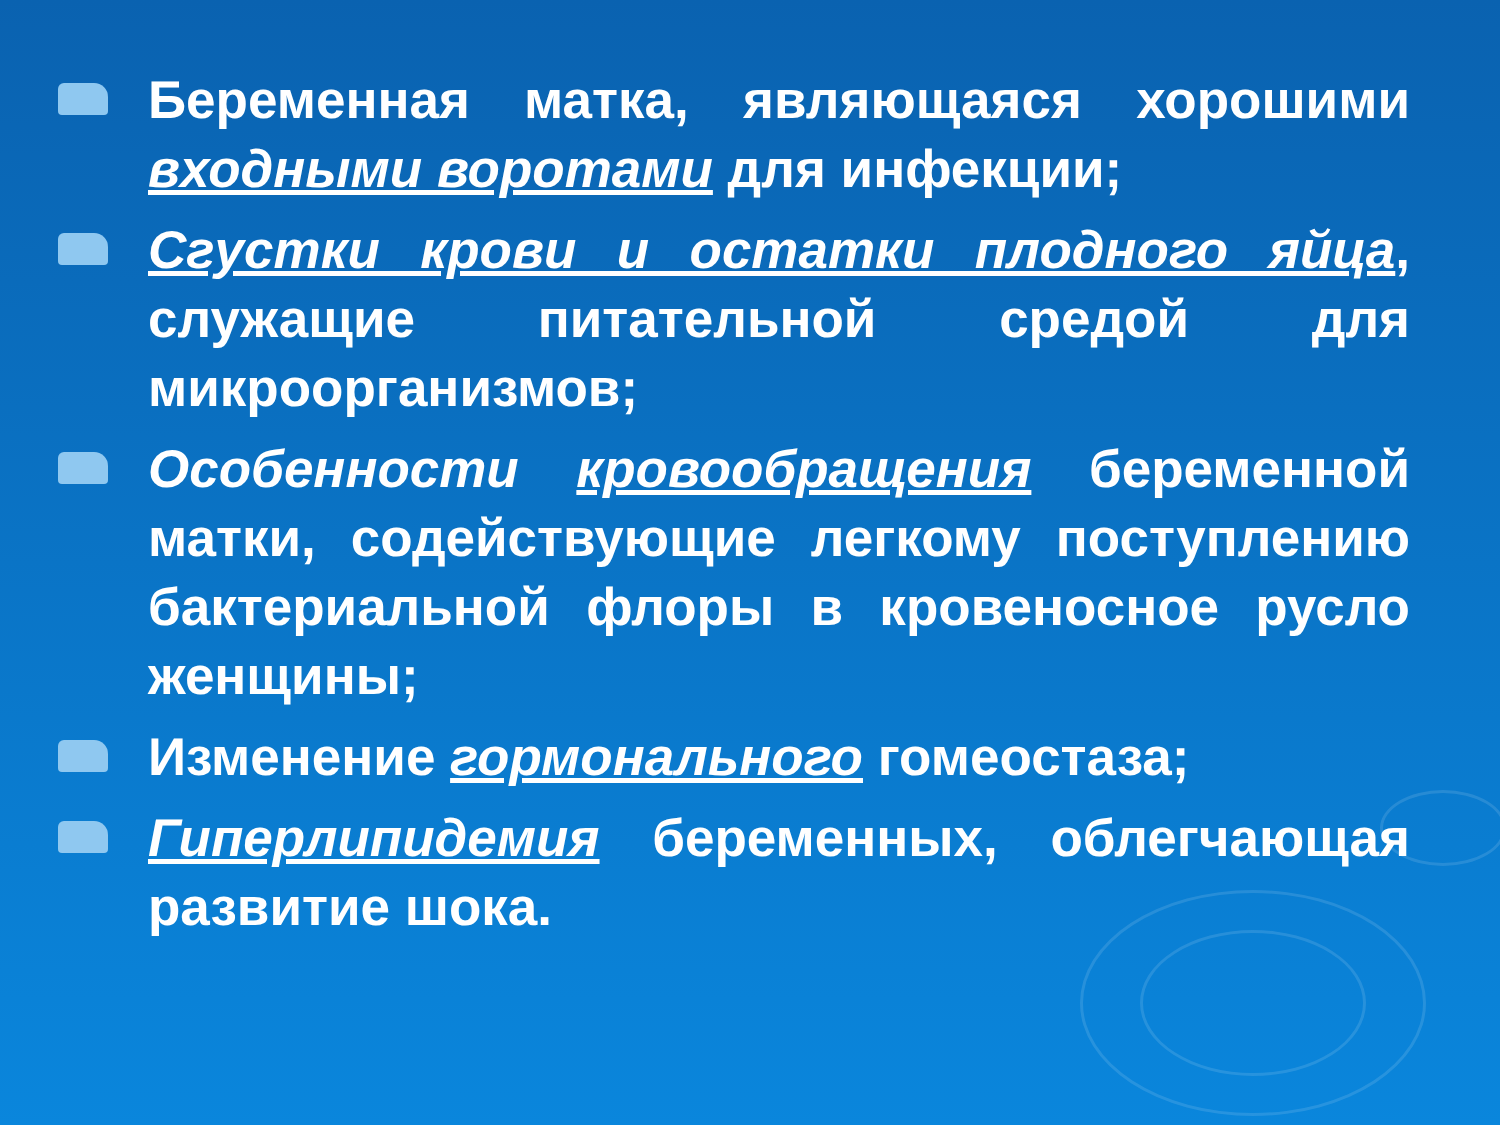Беременная матка, являющаяся хорошими входными воротами для инфекции;
Сгустки крови и остатки плодного яйца, служащие питательной средой для микроорганизмов;
Особенности кровообращения беременной матки, содействующие легкому поступлению бактериальной флоры в кровеносное русло женщины;
Изменение гормонального гомеостаза;
Гиперлипидемия беременных, облегчающая развитие шока.